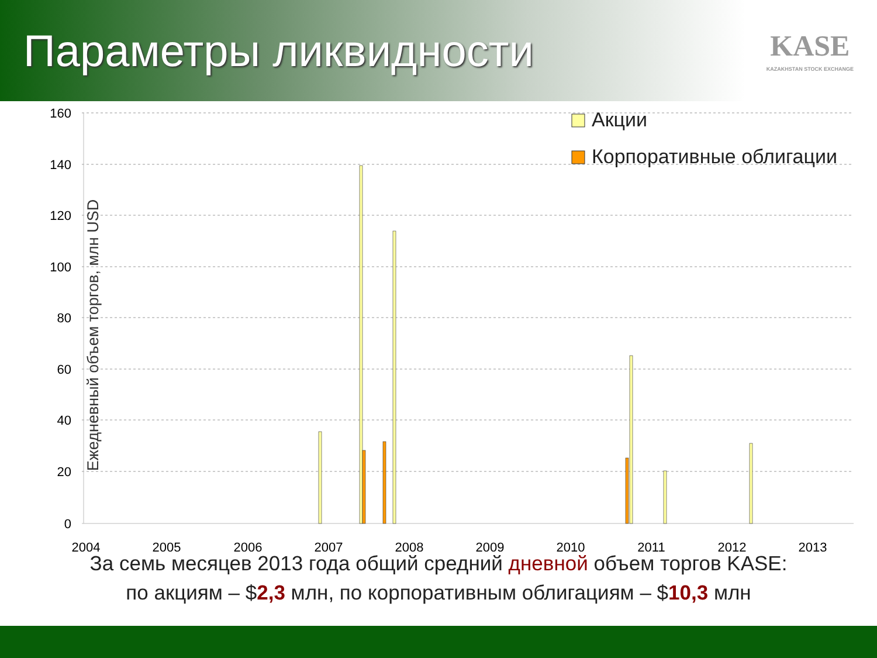Параметры ликвидности
KASE
KAZAKHSTAN STOCK EXCHANGE
160
140
120
100
80
60
40
20
0
2004
2005
2006
2007
2008
2009
2010
2011
2012
2013
Ежедневный объем торгов, млн USD
Акции
Корпоративные облигации
За семь месяцев 2013 года общий средний дневной объем торгов KASE:
по акциям – $2,3 млн, по корпоративным облигациям – $10,3 млн